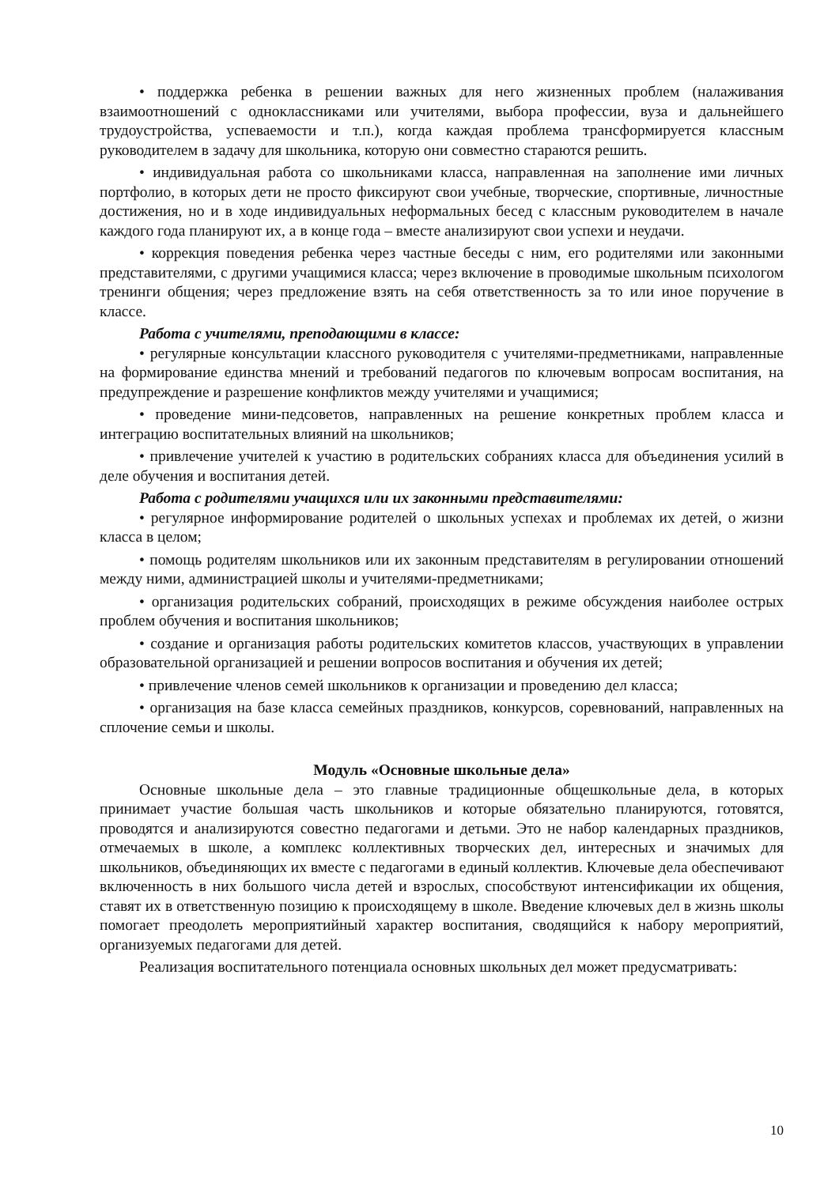• поддержка ребенка в решении важных для него жизненных проблем (налаживания взаимоотношений с одноклассниками или учителями, выбора профессии, вуза и дальнейшего трудоустройства, успеваемости и т.п.), когда каждая проблема трансформируется классным руководителем в задачу для школьника, которую они совместно стараются решить.
• индивидуальная работа со школьниками класса, направленная на заполнение ими личных портфолио, в которых дети не просто фиксируют свои учебные, творческие, спортивные, личностные достижения, но и в ходе индивидуальных неформальных бесед с классным руководителем в начале каждого года планируют их, а в конце года – вместе анализируют свои успехи и неудачи.
• коррекция поведения ребенка через частные беседы с ним, его родителями или законными представителями, с другими учащимися класса; через включение в проводимые школьным психологом тренинги общения; через предложение взять на себя ответственность за то или иное поручение в классе.
Работа с учителями, преподающими в классе:
• регулярные консультации классного руководителя с учителями-предметниками, направленные на формирование единства мнений и требований педагогов по ключевым вопросам воспитания, на предупреждение и разрешение конфликтов между учителями и учащимися;
• проведение мини-педсоветов, направленных на решение конкретных проблем класса и интеграцию воспитательных влияний на школьников;
• привлечение учителей к участию в родительских собраниях класса для объединения усилий в деле обучения и воспитания детей.
Работа с родителями учащихся или их законными представителями:
• регулярное информирование родителей о школьных успехах и проблемах их детей, о жизни класса в целом;
• помощь родителям школьников или их законным представителям в регулировании отношений между ними, администрацией школы и учителями-предметниками;
• организация родительских собраний, происходящих в режиме обсуждения наиболее острых проблем обучения и воспитания школьников;
• создание и организация работы родительских комитетов классов, участвующих в управлении образовательной организацией и решении вопросов воспитания и обучения их детей;
• привлечение членов семей школьников к организации и проведению дел класса;
• организация на базе класса семейных праздников, конкурсов, соревнований, направленных на сплочение семьи и школы.
Модуль «Основные школьные дела»
Основные школьные дела – это главные традиционные общешкольные дела, в которых принимает участие большая часть школьников и которые обязательно планируются, готовятся, проводятся и анализируются совестно педагогами и детьми. Это не набор календарных праздников, отмечаемых в школе, а комплекс коллективных творческих дел, интересных и значимых для школьников, объединяющих их вместе с педагогами в единый коллектив. Ключевые дела обеспечивают включенность в них большого числа детей и взрослых, способствуют интенсификации их общения, ставят их в ответственную позицию к происходящему в школе. Введение ключевых дел в жизнь школы помогает преодолеть мероприятийный характер воспитания, сводящийся к набору мероприятий, организуемых педагогами для детей.
Реализация воспитательного потенциала основных школьных дел может предусматривать:
10